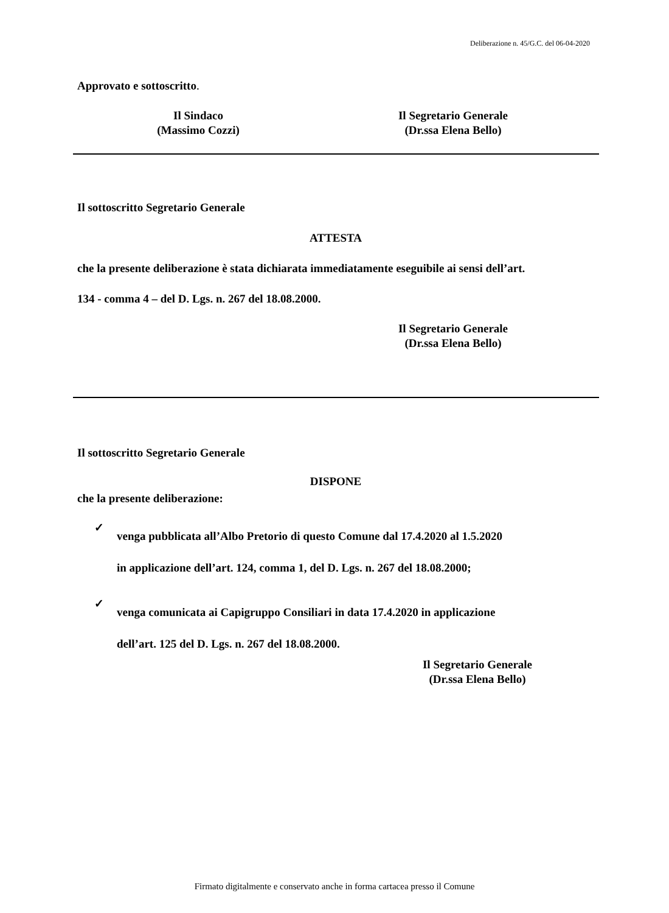Deliberazione n. 45/G.C. del 06-04-2020
Approvato e sottoscritto.
Il Sindaco
(Massimo Cozzi)
Il Segretario Generale
(Dr.ssa Elena Bello)
Il sottoscritto Segretario Generale
ATTESTA
che la presente deliberazione è stata dichiarata immediatamente eseguibile ai sensi dell’art.
134 - comma 4 – del D. Lgs. n. 267 del 18.08.2000.
Il Segretario Generale
(Dr.ssa Elena Bello)
Il sottoscritto Segretario Generale
DISPONE
che la presente deliberazione:
✓
venga pubblicata all’Albo Pretorio di questo Comune dal 17.4.2020 al 1.5.2020
in applicazione dell’art. 124, comma 1, del D. Lgs. n. 267 del 18.08.2000;
✓
venga comunicata ai Capigruppo Consiliari in data 17.4.2020 in applicazione
dell’art. 125 del D. Lgs. n. 267 del 18.08.2000.
Il Segretario Generale
(Dr.ssa Elena Bello)
Firmato digitalmente e conservato anche in forma cartacea presso il Comune